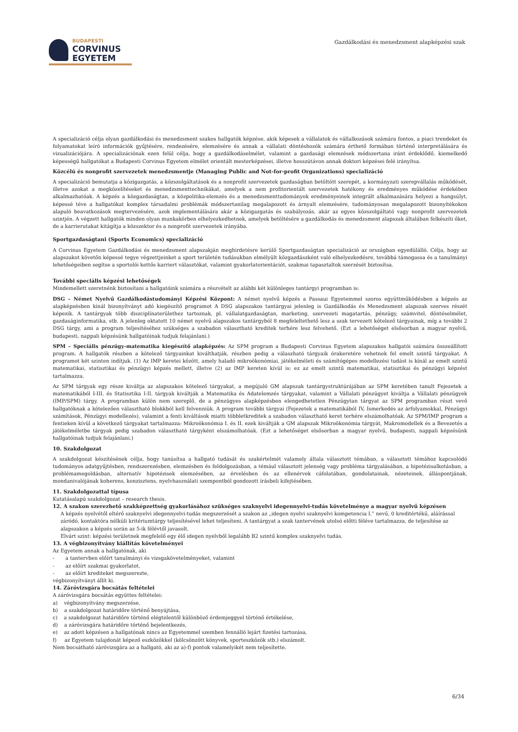BUDAPESTI
CORVINUS
EGYETEM
Gazdálkodási és menedzsment alapképzési szak
A specializáció célja olyan gazdálkodási és menedzsment szakos hallgatók képzése, akik képesek a vállalatok és vállalkozások számára fontos, a piaci trendeket és folyamatokat leíró információk gyűjtésére, rendezésére, elemzésére és annak a vállalati döntéshozók számára érthető formában történő interpretálására és vizualizációjára. A specializációnak ezen felül célja, hogy a gazdálkodáselmélet, valamint a gazdasági elemzések módszertana iránt érdeklődő, kiemelkedő képességű hallgatókat a Budapesti Corvinus Egyetem elmélet orientált mesterképzései, illetve hosszútávon annak doktori képzései felé irányítsa.
Közcélú és nonprofit szervezetek menedzsmentje (Managing Public and Not-for-profit Organizations) specializáció
A specializáció bemutatja a közigazgatás, a közszolgáltatások és a nonprofit szervezetek gazdaságban betöltött szerepét, a kormányzati szerepvállalás működését, illetve azokat a megközelítéseket és menedzsmenttechnikákat, amelyek a nem profitorientált szervezetek hatékony és eredményes működése érdekében alkalmazhatóak. A képzés a közgazdaságtan, a közpolitika-elemzés és a menedzsmenttudományok eredményeinek integrált alkalmazására helyezi a hangsúlyt, képessé téve a hallgatókat komplex társadalmi problémák módszertanilag megalapozott és árnyalt elemzésére, tudományosan megalapozott bizonyítékokon alapuló beavatkozások megtervezésére, azok implementálására akár a közigazgatás és szabályozás, akár az egyes közszolgáltató vagy nonprofit szervezetek szintjén. A végzett hallgatók minden olyan munkakörben elhelyezkedhetnek, amelyek betöltésére a gazdálkodás és menedzsment alapszak általában felkészíti őket, de a karrierutakat kitágítja a közszektor és a nonprofit szervezetek irányába.
Sportgazdaságtani (Sports Economics) specializáció
A Corvinus Egyetem Gazdálkodási és menedzsment alapszakján meghirdetésre kerülő Sportgazdaságtan specializáció az országban egyedülálló. Célja, hogy az alapszakot követőn képessé tegye végzettjeinket a sport területén tudásukban elmélyült közgazdászként való elhelyezkedésre, továbbá támogassa és a tanulmányi lehetőségeiben segítse a sportolói kettős karriert választókat, valamint gyakorlatorientációt, szakmai tapasztaltok szerzését biztosítsa.
További speciális képzési lehetőségek
Mindemellett szeretnénk biztosítani a hallgatóink számára a részvételt az alábbi két különleges tantárgyi programban is:
DSG – Német Nyelvű Gazdálkodástudományi Képzési Központ: A német nyelvű képzés a Passaui Egyetemmel szoros együttműködésben a képzés az alapképzésben kínál bizonyítványt adó kiegészítő programot A DSG alapszakos tantárgyai jelenleg is Gazdálkodás és Menedzsment alapszak szerves részét képezik. A tantárgyak több diszciplínaterülethez tartoznak, pl. vállalatgazdaságtan, marketing, szervezeti magatartás, pénzügy, számvitel, döntéselmélet, gazdaságinformatika, stb. A jelenleg oktatott 10 német nyelvű alapszakos tantárgyból 8 megfeleltethető lesz a szak tervezett kötelező tárgyainak, míg a további 2 DSG tárgy, ami a program teljesítéséhez szükséges a szabadon választható kreditek terhére lesz felvehető. (Ezt a lehetőséget elsősorban a magyar nyelvű, budapesti, nappali képzésünk hallgatóinak tudjuk felajánlani.)
SPM – Speciális pénzügy-matematika kiegészítő alapképzés: Az SPM program a Budapesti Corvinus Egyetem alapszakos hallgatói számára összeállított program. A hallgatók részben a kötelező tárgyainkat kiválthatják, részben pedig a válaszható tárgyaik órakeretére vehetnek fel emelt szintű tárgyakat. A programot két szinten indítjuk. (1) Az IMP keretei között, amely haladó mikroökonómiai, játékelméleti és számítógépes modellezési tudást is kínál az emelt szintű matematikai, statisztikai és pénzügyi képzés mellett, illetve (2) az IMP kereten kívül is: ez az emelt szintű matematikai, statisztikai és pénzügyi képzést tartalmazza.
Az SPM tárgyak egy része kiváltja az alapszakos kötelező tárgyakat, a megújuló GM alapszak tantárgystruktúrájában az SPM keretében tanult Fejezetek a matematikából I-III. és Statisztika I-II. tárgyak kiváltják a Matematika és Adatelemzés tárgyakat, valamint a Vállalati pénzügyet kiváltja a Vállalati pénzügyek (IMP/SPM) tárgy. A programban külön nem szereplő, de a pénzügyes alapképzésben elengedhetetlen Pénzügytan tárgyat az SPM programban részt vevő hallgatóknak a kötelezően választható blokkból kell felvenniük. A program további tárgyai (Fejezetek a matematikából IV, Ismerkedés az árfolyamokkal, Pénzügyi számítások, Pénzügyi modellezés), valamint a fenti kiváltások miatti többletkreditek a szabadon választható keret terhére elszámolhatóak. Az SPM/IMP program a fentieken kívül a következő tárgyakat tartalmazza: Mikroökonómia I. és II. ezek kiváltják a GM alapszak Mikroökonómia tárgyát, Makromodellek és a Bevezetés a játékelméletbe tárgyak pedig szabadon választható tárgyként elszámolhatóak. (Ezt a lehetőséget elsősorban a magyar nyelvű, budapesti, nappali képzésünk hallgatóinak tudjuk felajánlani.)
10. Szakdolgozat
A szakdolgozat készítésének célja, hogy tanúsítsa a hallgató tudását és szakértelmét valamely általa választott témában, a választott témához kapcsolódó tudományos adatgyűjtésben, rendszerezésben, elemzésben és feldolgozásban, a témául választott jelenség vagy probléma tárgyalásában, a hipotézisalkotásban, a problémamegoldásban, alternatív hipotézisek elemzésében, az érvelésben és az ellenérvek cáfolatában, gondolatainak, nézeteinek, álláspontjának, mondanivalójának koherens, konzisztens, nyelvhasználati szempontból gondozott írásbeli kifejtésében.
11. Szakdolgozattal típusa
Kutatásalapú szakdolgozat – research thesis.
12. A szakon szerezhető szakképzettség gyakorlásához szükséges szaknyelvi idegennyelvi-tudás követelménye a magyar nyelvű képzésen
A képzés nyelvétől eltérő szaknyelvi idegennyelvi-tudás megszerzését a szakon az „idegen nyelvi szaknyelvi kompetencia I.” nevű, 0 kreditértékű, aláírással záródó, kontaktóra nélküli kritériumtárgy teljesítésével lehet teljesíteni. A tantárgyat a szak tantervének utolsó előtti féléve tartalmazza, de teljesítése az alapszakon a képzés során az 5-ik félévtől javasolt.
Elvárt szint: képzési területnek megfelelő egy élő idegen nyelvből legalább B2 szintű komplex szaknyelvi tudás.
13. A végbizonyítvány kiállítás követelményei
Az Egyetem annak a hallgatónak, aki
- a tantervben előírt tanulmányi és vizsgakövetelményeket, valamint
- az előírt szakmai gyakorlatot,
- az előírt krediteket megszerezte,
végbizonyítványt állít ki.
14. Záróvizsgára bocsátás feltételei
A záróvizsgára bocsátás együttes feltételei:
a) végbizonyítvány megszerzése,
b) a szakdolgozat határidőre történő benyújtása,
c) a szakdolgozat határidőre történő elégtelentől különböző érdemjeggyel történő értékelése,
d) a záróvizsgára határidőre történő bejelentkezés,
e) az adott képzésen a hallgatónak nincs az Egyetemmel szemben fennálló lejárt fizetési tartozása,
f) az Egyetem tulajdonát képező eszközökkel (kölcsönzött könyvek, sporteszközök stb.) elszámolt.
Nem bocsátható záróvizsgára az a hallgató, aki az a)-f) pontok valamelyikét nem teljesítette.
6/34